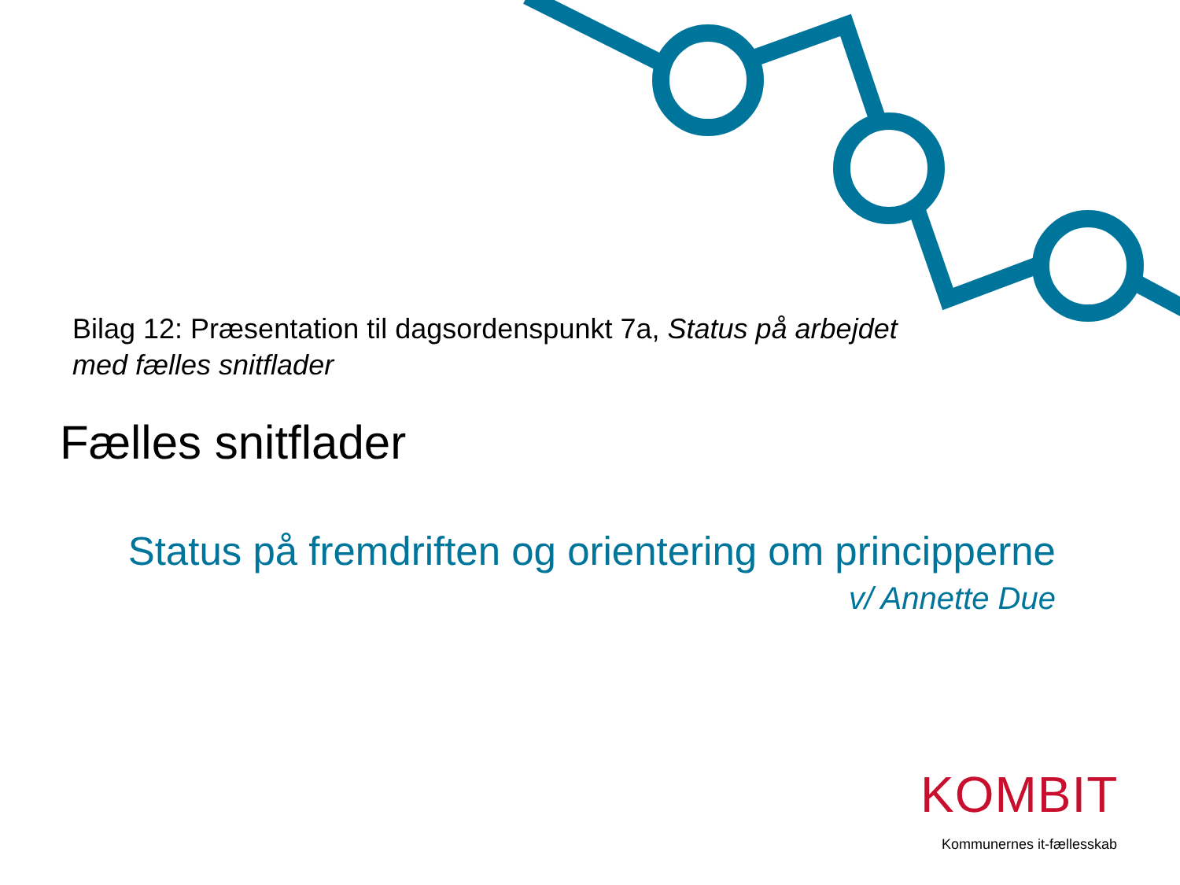Bilag 12: Præsentation til dagsordenspunkt 7a, Status på arbejdet med fælles snitflader
Fælles snitflader
Status på fremdriften og orientering om principperne
v/ Annette Due
KOMBIT
Kommunernes it-fællesskab